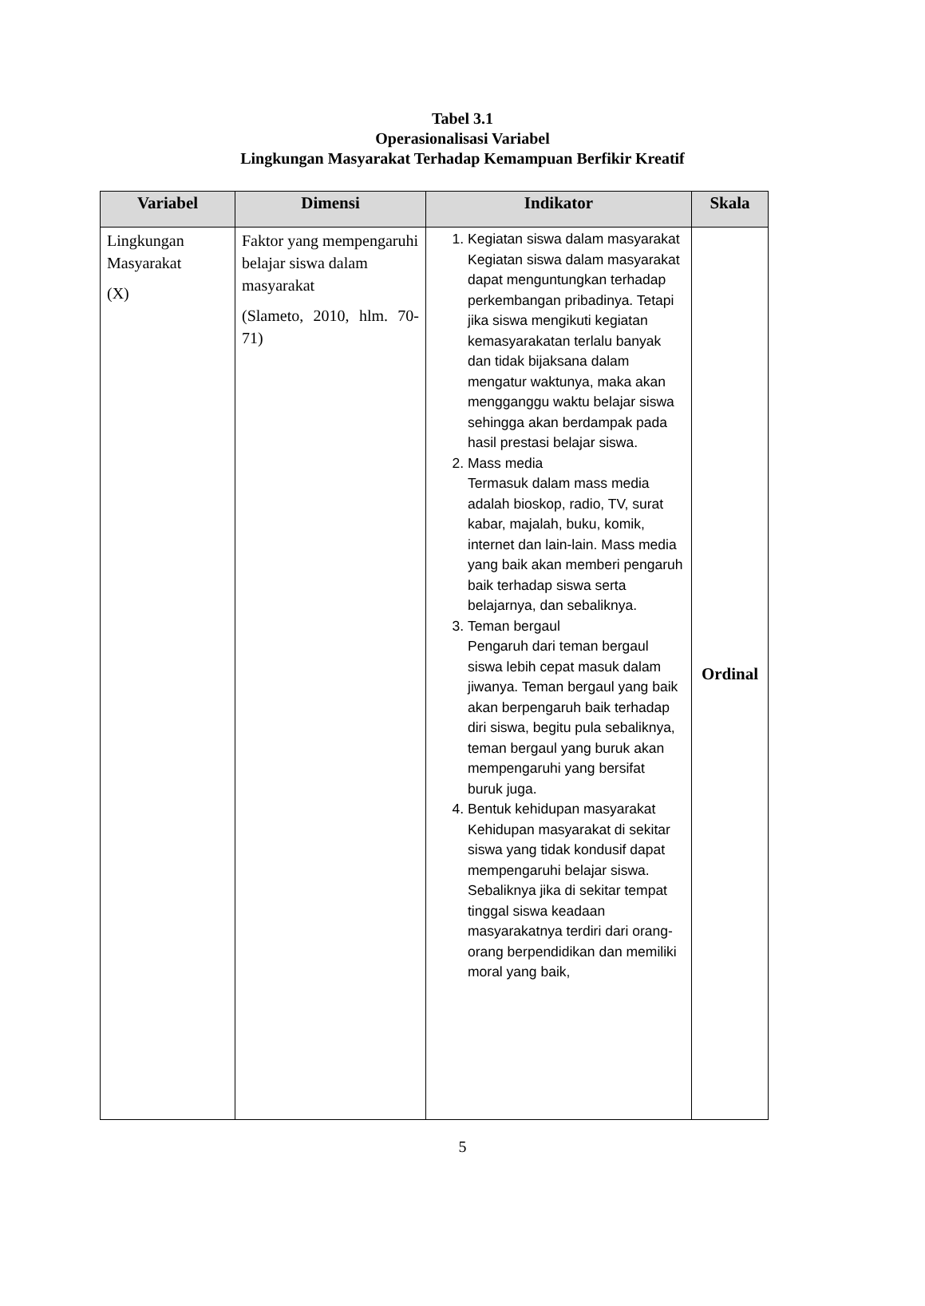Tabel 3.1
Operasionalisasi Variabel
Lingkungan Masyarakat Terhadap Kemampuan Berfikir Kreatif
| Variabel | Dimensi | Indikator | Skala |
| --- | --- | --- | --- |
| Lingkungan Masyarakat (X) | Faktor yang mempengaruhi belajar siswa dalam masyarakat (Slameto, 2010, hlm. 70-71) | 1. Kegiatan siswa dalam masyarakat Kegiatan siswa dalam masyarakat dapat menguntungkan terhadap perkembangan pribadinya. Tetapi jika siswa mengikuti kegiatan kemasyarakatan terlalu banyak dan tidak bijaksana dalam mengatur waktunya, maka akan mengganggu waktu belajar siswa sehingga akan berdampak pada hasil prestasi belajar siswa. 2. Mass media Termasuk dalam mass media adalah bioskop, radio, TV, surat kabar, majalah, buku, komik, internet dan lain-lain. Mass media yang baik akan memberi pengaruh baik terhadap siswa serta belajarnya, dan sebaliknya. 3. Teman bergaul Pengaruh dari teman bergaul siswa lebih cepat masuk dalam jiwanya. Teman bergaul yang baik akan berpengaruh baik terhadap diri siswa, begitu pula sebaliknya, teman bergaul yang buruk akan mempengaruhi yang bersifat buruk juga. 4. Bentuk kehidupan masyarakat Kehidupan masyarakat di sekitar siswa yang tidak kondusif dapat mempengaruhi belajar siswa. Sebaliknya jika di sekitar tempat tinggal siswa keadaan masyarakatnya terdiri dari orang-orang berpendidikan dan memiliki moral yang baik, | Ordinal |
5